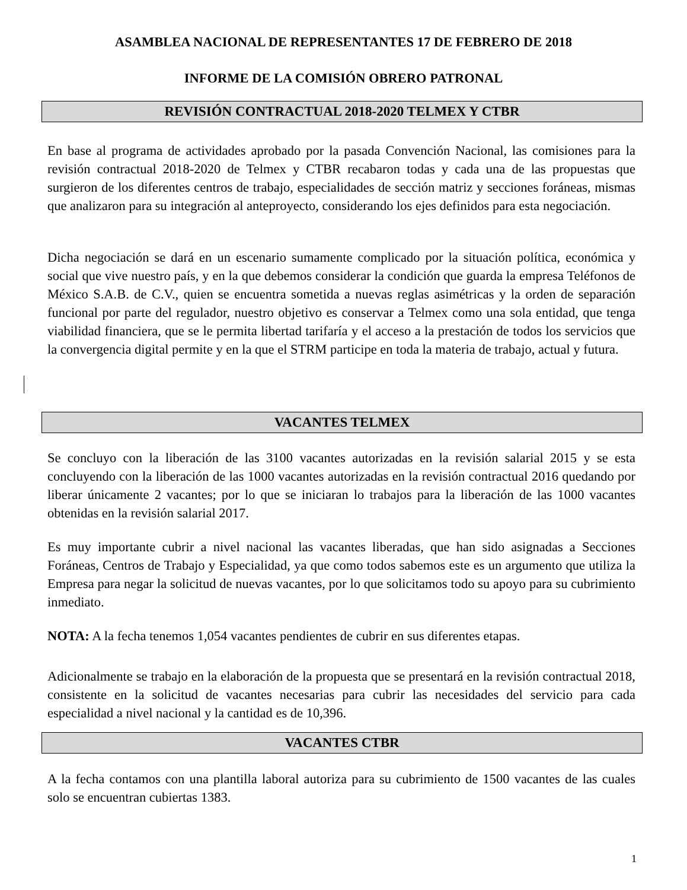ASAMBLEA NACIONAL DE REPRESENTANTES 17 DE FEBRERO DE 2018
INFORME DE LA COMISIÓN OBRERO PATRONAL
REVISIÓN CONTRACTUAL 2018-2020 TELMEX Y CTBR
En base al programa de actividades aprobado por la pasada Convención Nacional, las comisiones para la revisión contractual 2018-2020 de Telmex y CTBR recabaron todas y cada una de las propuestas que surgieron de los diferentes centros de trabajo, especialidades de sección matriz y secciones foráneas, mismas que analizaron para su integración al anteproyecto, considerando los ejes definidos para esta negociación.
Dicha negociación se dará en un escenario sumamente complicado por la situación política, económica y social que vive nuestro país, y en la que debemos considerar la condición que guarda la empresa Teléfonos de México S.A.B. de C.V., quien se encuentra sometida a nuevas reglas asimétricas y la orden de separación funcional por parte del regulador, nuestro objetivo es conservar a Telmex como una sola entidad, que tenga viabilidad financiera, que se le permita libertad tarifaría y el acceso a la prestación de todos los servicios que la convergencia digital permite y en la que el STRM participe en toda la materia de trabajo, actual y futura.
VACANTES TELMEX
Se concluyo con la liberación de las 3100 vacantes autorizadas en la revisión salarial 2015 y se esta concluyendo con la liberación de las 1000 vacantes autorizadas en la revisión contractual 2016 quedando por liberar únicamente 2 vacantes; por lo que se iniciaran lo trabajos para la liberación de las 1000 vacantes obtenidas en la revisión salarial 2017.
Es muy importante cubrir a nivel nacional las vacantes liberadas, que han sido asignadas a Secciones Foráneas, Centros de Trabajo y Especialidad, ya que como todos sabemos este es un argumento que utiliza la Empresa para negar la solicitud de nuevas vacantes, por lo que solicitamos todo su apoyo para su cubrimiento inmediato.
NOTA: A la fecha tenemos 1,054 vacantes pendientes de cubrir en sus diferentes etapas.
Adicionalmente se trabajo en la elaboración de la propuesta que se presentará en la revisión contractual 2018, consistente en la solicitud de vacantes necesarias para cubrir las necesidades del servicio para cada especialidad a nivel nacional y la cantidad es de 10,396.
VACANTES CTBR
A la fecha contamos con una plantilla laboral autoriza para su cubrimiento de 1500 vacantes de las cuales solo se encuentran cubiertas 1383.
1